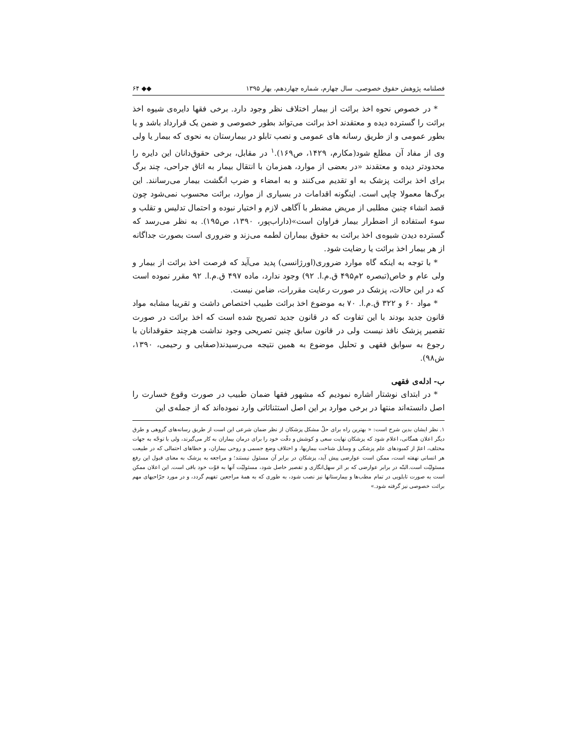فصلنامه پژوهش حقوق خصوصی، سال چهارم، شماره چهاردهم، بهار ۱۳۹۵ ◆◆ ۶۴
* در خصوص نحوه اخذ برائت از بیمار اختلاف نظر وجود دارد. برخی فقها دایره‌ی شیوه اخذ برائت را گسترده دیده و معتقدند اخذ برائت می‌تواند بطور خصوصی و ضمن یک قرارداد باشد و یا بطور عمومی و از طریق رسانه های عمومی و نصب تابلو در بیمارستان به نحوی که بیمار یا ولی وی از مفاد آن مطلع شود(مکارم، ۱۴۲۹، ص۱۶۹).<sup>۱</sup> در مقابل، برخی حقوق‌دانان این دایره را محدودتر دیده و معتقدند «در بعضی از موارد، همزمان با انتقال بیمار به اتاق جراحی، چند برگ برای اخذ برائت پزشک به او تقدیم می‌کنند و به امضاء و ضرب انگشت بیمار می‌رسانند. این برگ‌ها معمولا چاپی است. اینگونه اقدامات در بسیاری از موارد، برائت محسوب نمی‌شود چون قصد انشاء چنین مطلبی از مریض مضطر با آگاهی لازم و اختیار نبوده و احتمال تدلیس و تقلب و سوء استفاده از اضطرار بیمار فراوان است»(داراب‌پور، ۱۳۹۰، ص۱۹۵). به نظر می‌رسد که گسترده دیدن شیوه‌ی اخذ برائت به حقوق بیماران لطمه می‌زند و ضروری است بصورت جداگانه از هر بیمار اخذ برائت یا رضایت شود.
* با توجه به اینکه گاه موارد ضروری(اورژانسی) پدید می‌آید که فرصت اخذ برائت از بیمار و ولی عام و خاص(تبصره ۲م۴۹۵ ق.م.ا. ۹۲) وجود ندارد، ماده ۴۹۷ ق.م.ا. ۹۲ مقرر نموده است که در این حالات، پزشک در صورت رعایت مقررات، ضامن نیست.
* مواد ۶۰ و ۳۲۲ ق.م.ا. ۷۰ به موضوع اخذ برائت طبیب اختصاص داشت و تقریبا مشابه مواد قانون جدید بودند با این تفاوت که در قانون جدید تصریح شده است که اخذ برائت در صورت تقصیر پزشک نافذ نیست ولی در قانون سابق چنین تصریحی وجود نداشت هرچند حقوقدانان با رجوع به سوابق فقهی و تحلیل موضوع به همین نتیجه می‌رسیدند(صفایی و رحیمی، ۱۳۹۰، ش۹۸).
ب- ادله‌ی فقهی
* در ابتدای نوشتار اشاره نمودیم که مشهور فقها ضمان طبیب در صورت وقوع خسارت را اصل دانسته‌اند منتها در برخی موارد بر این اصل استثنائاتی وارد نموده‌اند که از جمله‌ی این
۱. نظر ایشان بدین شرح است: « بهترین راه برای حلّ مشکل پزشکان از نظر ضمان شرعی این است از طریق رسانه‌های گروهی و طرق دیگر اعلان همگانی، اعلام شود که پزشکان نهایت سعی و کوشش و دقّت خود را برای درمان بیماران به کار می‌گیرند، ولی با توجّه به جهات مختلف، اعمّ از کمبودهای علم پزشکی و وسایل شناخت بیماریها، و اختلاف وضع جسمی و روحی بیماران، و خطاهای احتمالی که در طبیعت هر انسانی نهفته است، ممکن است عوارضی پیش آید، پزشکان در برابر آن مسئول نیستند؛ و مراجعه به پزشک به معنای قبول این رفع مسئولیّت است.البتّه در برابر عوارضی که بر اثر سهل‌انگاری و تقصیر حاصل شود، مسئولیّت آنها به قوّت خود باقی است. این اعلان ممکن است به صورت تابلویی در تمام مطب‌ها و بیمارستانها نیز نصب شود، به طوری که به همهٔ مراجعین تفهیم گردد، و در مورد جرّاحیهای مهم برائت خصوصی نیز گرفته شود.»